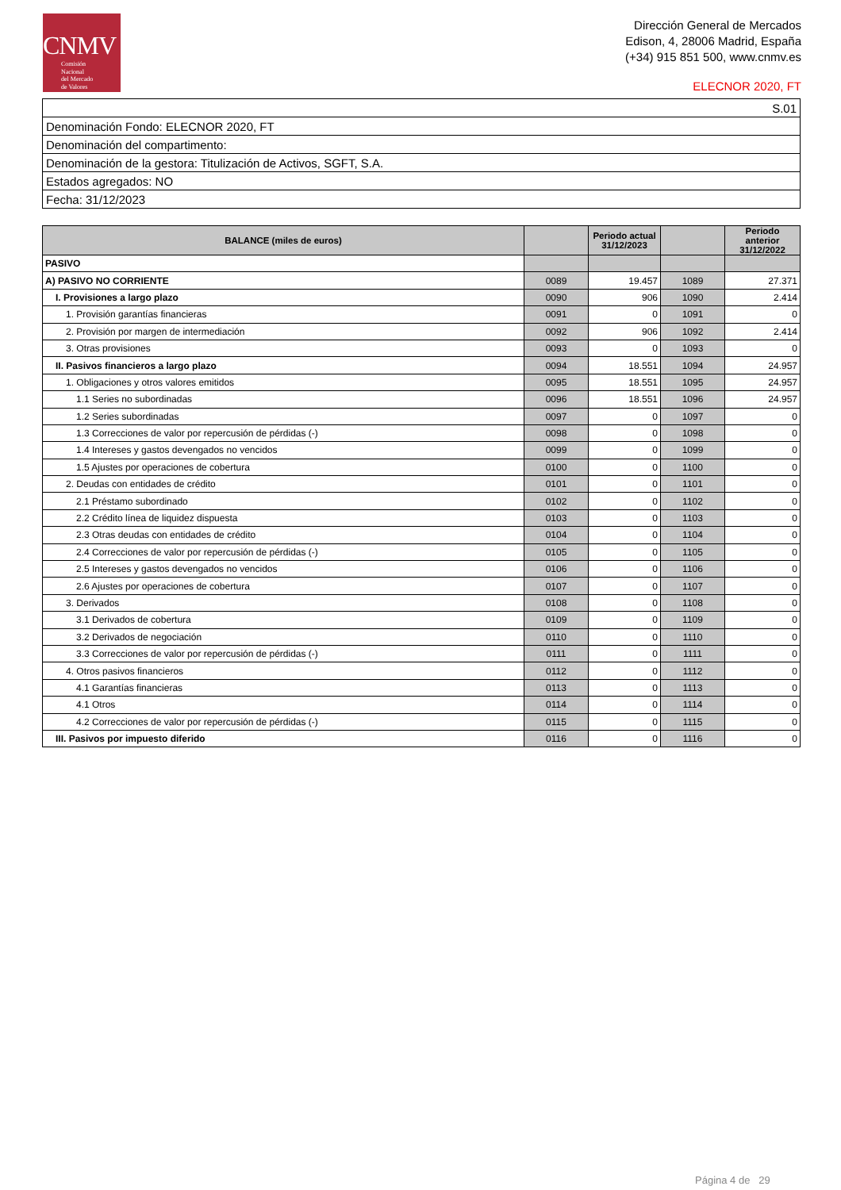CNMV
Comisión
Nacional
del Mercado
de Valores
Dirección General de Mercados
Edison, 4, 28006 Madrid, España
(+34) 915 851 500, www.cnmv.es
ELECNOR 2020, FT
| S.01 |
| Denominación Fondo: ELECNOR 2020, FT |
| Denominación del compartimento: |
| Denominación de la gestora: Titulización de Activos, SGFT, S.A. |
| Estados agregados: NO |
| Fecha: 31/12/2023 |
| BALANCE (miles de euros) | | Periodo actual 31/12/2023 | | Periodo anterior 31/12/2022 |
| --- | --- | --- | --- | --- |
| PASIVO | | | | |
| A) PASIVO NO CORRIENTE | 0089 | 19.457 | 1089 | 27.371 |
| I. Provisiones a largo plazo | 0090 | 906 | 1090 | 2.414 |
| 1. Provisión garantías financieras | 0091 | 0 | 1091 | 0 |
| 2. Provisión por margen de intermediación | 0092 | 906 | 1092 | 2.414 |
| 3. Otras provisiones | 0093 | 0 | 1093 | 0 |
| II. Pasivos financieros a largo plazo | 0094 | 18.551 | 1094 | 24.957 |
| 1. Obligaciones y otros valores emitidos | 0095 | 18.551 | 1095 | 24.957 |
| 1.1 Series no subordinadas | 0096 | 18.551 | 1096 | 24.957 |
| 1.2 Series subordinadas | 0097 | 0 | 1097 | 0 |
| 1.3 Correcciones de valor por repercusión de pérdidas (-) | 0098 | 0 | 1098 | 0 |
| 1.4 Intereses y gastos devengados no vencidos | 0099 | 0 | 1099 | 0 |
| 1.5 Ajustes por operaciones de cobertura | 0100 | 0 | 1100 | 0 |
| 2. Deudas con entidades de crédito | 0101 | 0 | 1101 | 0 |
| 2.1 Préstamo subordinado | 0102 | 0 | 1102 | 0 |
| 2.2 Crédito línea de liquidez dispuesta | 0103 | 0 | 1103 | 0 |
| 2.3 Otras deudas con entidades de crédito | 0104 | 0 | 1104 | 0 |
| 2.4 Correcciones de valor por repercusión de pérdidas (-) | 0105 | 0 | 1105 | 0 |
| 2.5 Intereses y gastos devengados no vencidos | 0106 | 0 | 1106 | 0 |
| 2.6 Ajustes por operaciones de cobertura | 0107 | 0 | 1107 | 0 |
| 3. Derivados | 0108 | 0 | 1108 | 0 |
| 3.1 Derivados de cobertura | 0109 | 0 | 1109 | 0 |
| 3.2 Derivados de negociación | 0110 | 0 | 1110 | 0 |
| 3.3 Correcciones de valor por repercusión de pérdidas (-) | 0111 | 0 | 1111 | 0 |
| 4. Otros pasivos financieros | 0112 | 0 | 1112 | 0 |
| 4.1 Garantías financieras | 0113 | 0 | 1113 | 0 |
| 4.1 Otros | 0114 | 0 | 1114 | 0 |
| 4.2 Correcciones de valor por repercusión de pérdidas (-) | 0115 | 0 | 1115 | 0 |
| III. Pasivos por impuesto diferido | 0116 | 0 | 1116 | 0 |
Página 4 de 29